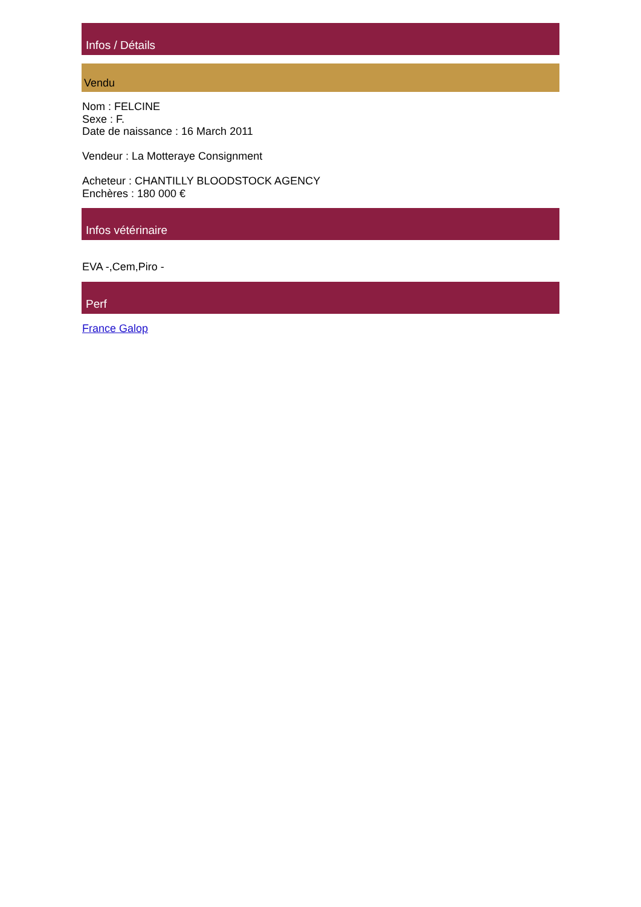Infos / Détails
Vendu
Nom : FELCINE
Sexe : F.
Date de naissance : 16 March 2011
Vendeur : La Motteraye Consignment
Acheteur : CHANTILLY BLOODSTOCK AGENCY
Enchères : 180 000 €
Infos vétérinaire
EVA -,Cem,Piro -
Perf
France Galop